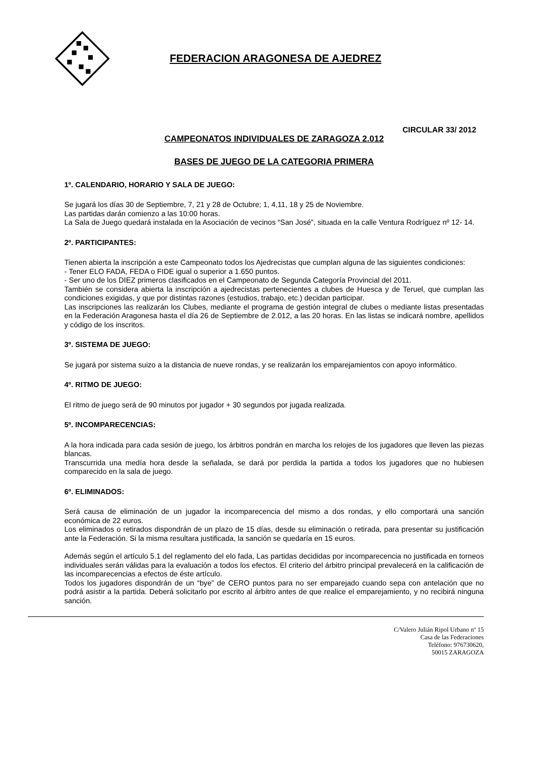FEDERACION ARAGONESA DE AJEDREZ
CIRCULAR 33/ 2012
CAMPEONATOS INDIVIDUALES DE ZARAGOZA 2.012
BASES DE JUEGO DE LA CATEGORIA PRIMERA
1º. CALENDARIO, HORARIO Y SALA DE JUEGO:
Se jugará los días 30 de Septiembre, 7, 21 y 28 de Octubre; 1, 4,11, 18 y 25 de Noviembre.
Las partidas darán comienzo a las 10:00 horas.
La Sala de Juego quedará instalada en la Asociación de vecinos “San José”, situada en la calle Ventura Rodríguez nº 12- 14.
2º. PARTICIPANTES:
Tienen abierta la inscripción a este Campeonato todos los Ajedrecistas que cumplan alguna de las siguientes condiciones:
- Tener ELO FADA, FEDA o FIDE igual o superior a 1.650 puntos.
- Ser uno de los DIEZ primeros clasificados en el Campeonato de Segunda Categoría Provincial del 2011.
También se considera abierta la inscripción a ajedrecistas pertenecientes a clubes de Huesca y de Teruel, que cumplan las condiciones exigidas, y que por distintas razones (estudios, trabajo, etc.) decidan participar.
Las inscripciones las realizarán los Clubes, mediante el programa de gestión integral de clubes o mediante listas presentadas en la Federación Aragonesa hasta el día 26 de Septiembre de 2.012, a las 20 horas. En las listas se indicará nombre, apellidos y código de los inscritos.
3º. SISTEMA DE JUEGO:
Se jugará por sistema suizo a la distancia de nueve rondas, y se realizarán los emparejamientos con apoyo informático.
4º. RITMO DE JUEGO:
El ritmo de juego será de 90 minutos por jugador + 30 segundos por jugada realizada.
5º. INCOMPARECENCIAS:
A la hora indicada para cada sesión de juego, los árbitros pondrán en marcha los relojes de los jugadores que lleven las piezas blancas.
Transcurrida una medía hora desde la señalada, se dará por perdida la partida a todos los jugadores que no hubiesen comparecido en la sala de juego.
6º. ELIMINADOS:
Será causa de eliminación de un jugador la incomparecencia del mismo a dos rondas, y ello comportará una sanción económica de 22 euros.
Los eliminados o retirados dispondrán de un plazo de 15 días, desde su eliminación o retirada, para presentar su justificación ante la Federación. Si la misma resultara justificada, la sanción se quedaría en 15 euros.
Además según el artículo 5.1 del reglamento del elo fada, Las partidas decididas por incomparecencia no justificada en torneos individuales serán válidas para la evaluación a todos los efectos. El criterio del árbitro principal prevalecerá en la calificación de las incomparecencias a efectos de éste artículo.
Todos los jugadores dispondrán de un “bye” de CERO puntos para no ser emparejado cuando sepa con antelación que no podrá asistir a la partida. Deberá solicitarlo por escrito al árbitro antes de que realice el emparejamiento, y no recibirá ninguna sanción.
C/Valero Julián Ripol Urbano nº 15
Casa de las Federaciones
Teléfono: 976730620,
50015 ZARAGOZA